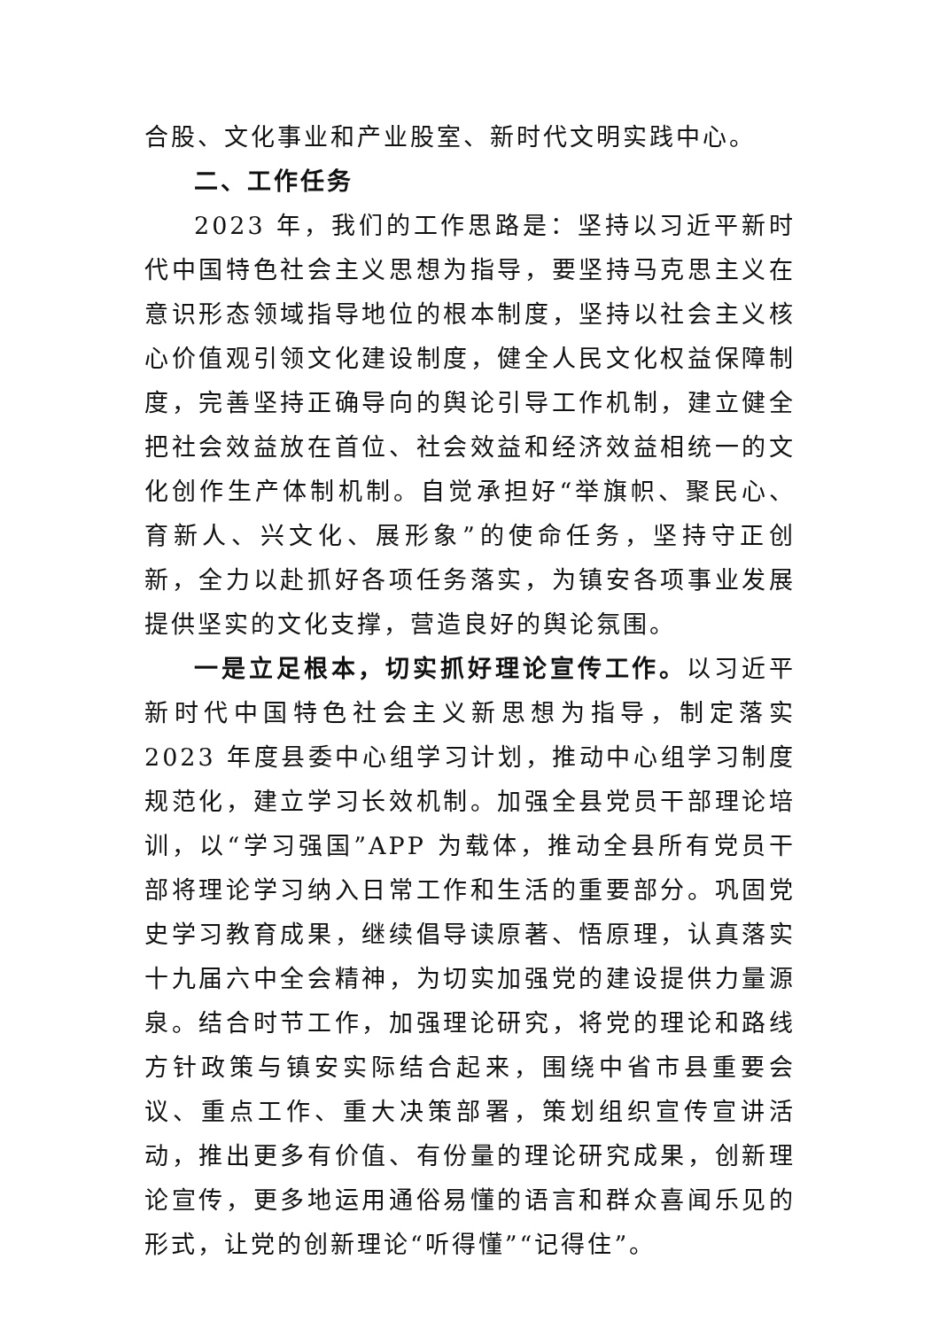合股、文化事业和产业股室、新时代文明实践中心。
二、工作任务
2023 年，我们的工作思路是：坚持以习近平新时代中国特色社会主义思想为指导，要坚持马克思主义在意识形态领域指导地位的根本制度，坚持以社会主义核心价值观引领文化建设制度，健全人民文化权益保障制度，完善坚持正确导向的舆论引导工作机制，建立健全把社会效益放在首位、社会效益和经济效益相统一的文化创作生产体制机制。自觉承担好“举旗帜、聚民心、育新人、兴文化、展形象”的使命任务，坚持守正创新，全力以赴抓好各项任务落实，为镇安各项事业发展提供坚实的文化支撑，营造良好的舆论氛围。
一是立足根本，切实抓好理论宣传工作。以习近平新时代中国特色社会主义新思想为指导，制定落实 2023 年度县委中心组学习计划，推动中心组学习制度规范化，建立学习长效机制。加强全县党员干部理论培训，以“学习强国”APP 为载体，推动全县所有党员干部将理论学习纳入日常工作和生活的重要部分。巩固党史学习教育成果，继续倡导读原著、悟原理，认真落实十九届六中全会精神，为切实加强党的建设提供力量源泉。结合时节工作，加强理论研究，将党的理论和路线方针政策与镇安实际结合起来，围绕中省市县重要会议、重点工作、重大决策部署，策划组织宣传宣讲活动，推出更多有价值、有份量的理论研究成果，创新理论宣传，更多地运用通俗易懂的语言和群众喜闻乐见的形式，让党的创新理论“听得懂”“记得住”。